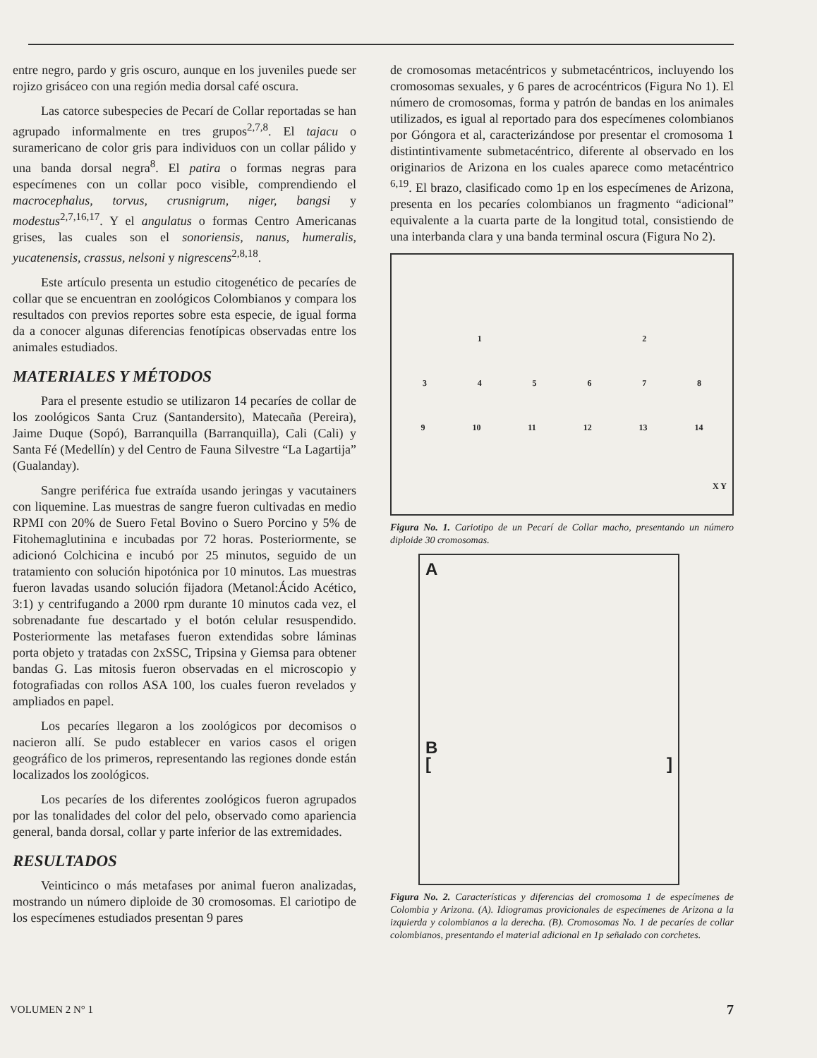entre negro, pardo y gris oscuro, aunque en los juveniles puede ser rojizo grisáceo con una región media dorsal café oscura.
Las catorce subespecies de Pecarí de Collar reportadas se han agrupado informalmente en tres grupos<sup>2,7,8</sup>. El tajacu o suramericano de color gris para individuos con un collar pálido y una banda dorsal negra<sup>8</sup>. El patira o formas negras para especímenes con un collar poco visible, comprendiendo el macrocephalus, torvus, crusnigrum, niger, bangsi y modestus<sup>2,7,16,17</sup>. Y el angulatus o formas Centro Americanas grises, las cuales son el sonoriensis, nanus, humeralis, yucatenensis, crassus, nelsoni y nigrescens<sup>2,8,18</sup>.
Este artículo presenta un estudio citogenético de pecaríes de collar que se encuentran en zoológicos Colombianos y compara los resultados con previos reportes sobre esta especie, de igual forma da a conocer algunas diferencias fenotípicas observadas entre los animales estudiados.
MATERIALES Y MÉTODOS
Para el presente estudio se utilizaron 14 pecaríes de collar de los zoológicos Santa Cruz (Santandersito), Matecaña (Pereira), Jaime Duque (Sopó), Barranquilla (Barranquilla), Cali (Cali) y Santa Fé (Medellín) y del Centro de Fauna Silvestre “La Lagartija” (Gualanday).
Sangre periférica fue extraída usando jeringas y vacutainers con liquemine. Las muestras de sangre fueron cultivadas en medio RPMI con 20% de Suero Fetal Bovino o Suero Porcino y 5% de Fitohemaglutinina e incubadas por 72 horas. Posteriormente, se adicionó Colchicina e incubó por 25 minutos, seguido de un tratamiento con solución hipotónica por 10 minutos. Las muestras fueron lavadas usando solución fijadora (Metanol:Ácido Acético, 3:1) y centrifugando a 2000 rpm durante 10 minutos cada vez, el sobrenadante fue descartado y el botón celular resuspendido. Posteriormente las metafases fueron extendidas sobre láminas porta objeto y tratadas con 2xSSC, Tripsina y Giemsa para obtener bandas G. Las mitosis fueron observadas en el microscopio y fotografiadas con rollos ASA 100, los cuales fueron revelados y ampliados en papel.
Los pecaríes llegaron a los zoológicos por decomisos o nacieron allí. Se pudo establecer en varios casos el origen geográfico de los primeros, representando las regiones donde están localizados los zoológicos.
Los pecaríes de los diferentes zoológicos fueron agrupados por las tonalidades del color del pelo, observado como apariencia general, banda dorsal, collar y parte inferior de las extremidades.
RESULTADOS
Veinticinco o más metafases por animal fueron analizadas, mostrando un número diploide de 30 cromosomas. El cariotipo de los especímenes estudiados presentan 9 pares
de cromosomas metacéntricos y submetacéntricos, incluyendo los cromosomas sexuales, y 6 pares de acrocéntricos (Figura No 1). El número de cromosomas, forma y patrón de bandas en los animales utilizados, es igual al reportado para dos especímenes colombianos por Góngora et al, caracterizándose por presentar el cromosoma 1 distintintivamente submetacéntrico, diferente al observado en los originarios de Arizona en los cuales aparece como metacéntrico <sup>6,19</sup>. El brazo, clasificado como 1p en los especímenes de Arizona, presenta en los pecaríes colombianos un fragmento “adicional” equivalente a la cuarta parte de la longitud total, consistiendo de una interbanda clara y una banda terminal oscura (Figura No 2).
12
345678
9 10 11 12 13 14
X Y
Figura No. 1. Cariotipo de un Pecarí de Collar macho, presentando un número diploide 30 cromosomas.
A
B
[]
Figura No. 2. Características y diferencias del cromosoma 1 de especímenes de Colombia y Arizona. (A). Idiogramas provicionales de especímenes de Arizona a la izquierda y colombianos a la derecha. (B). Cromosomas No. 1 de pecaríes de collar colombianos, presentando el material adicional en 1p señalado con corchetes.
VOLUMEN 2 N° 1 7